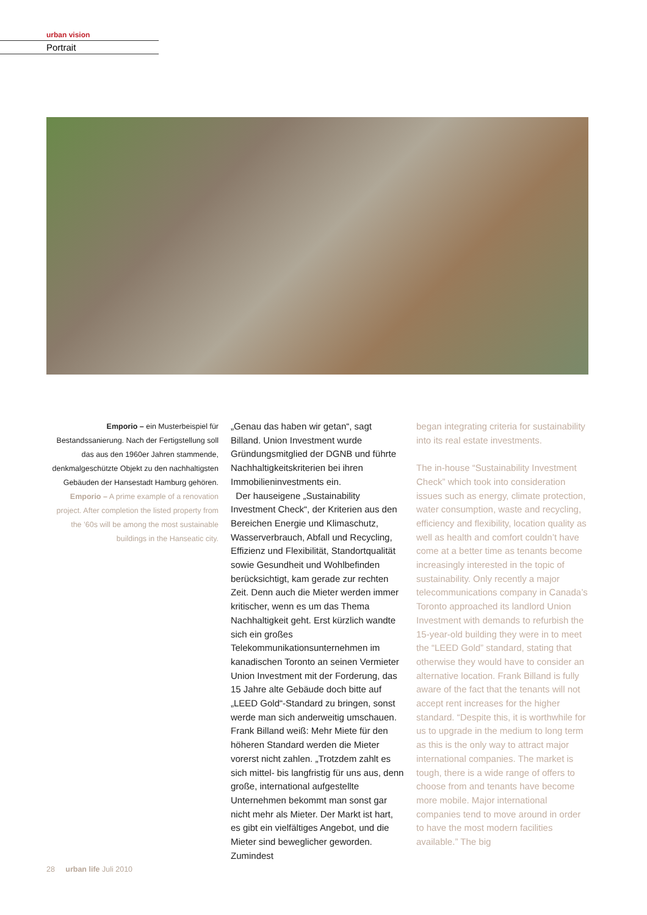urban vision
Portrait
Emporio – ein Musterbeispiel für Bestandssanierung. Nach der Fertigstellung soll das aus den 1960er Jahren stammende, denkmalgeschützte Objekt zu den nachhaltigsten Gebäuden der Hansestadt Hamburg gehören.
Emporio – A prime example of a renovation project. After completion the listed property from the ’60s will be among the most sustainable buildings in the Hanseatic city.
„Genau das haben wir getan“, sagt Billand. Union Investment wurde Gründungsmitglied der DGNB und führte Nachhaltigkeitskriterien bei ihren Immobilieninvestments ein.
Der hauseigene „Sustainability Investment Check“, der Kriterien aus den Bereichen Energie und Klimaschutz, Wasserverbrauch, Abfall und Recycling, Effizienz und Flexibilität, Standortqualität sowie Gesundheit und Wohlbefinden berücksichtigt, kam gerade zur rechten Zeit. Denn auch die Mieter werden immer kritischer, wenn es um das Thema Nachhaltigkeit geht. Erst kürzlich wandte sich ein großes Telekommunikationsunternehmen im kanadischen Toronto an seinen Vermieter Union Investment mit der Forderung, das 15 Jahre alte Gebäude doch bitte auf „LEED Gold“-Standard zu bringen, sonst werde man sich anderweitig umschauen. Frank Billand weiß: Mehr Miete für den höheren Standard werden die Mieter vorerst nicht zahlen. „Trotzdem zahlt es sich mittel- bis langfristig für uns aus, denn große, international aufgestellte Unternehmen bekommt man sonst gar nicht mehr als Mieter. Der Markt ist hart, es gibt ein vielfältiges Angebot, und die Mieter sind beweglicher geworden. Zumindest
began integrating criteria for sustainability into its real estate investments.
The in-house “Sustainability Investment Check” which took into consideration issues such as energy, climate protection, water consumption, waste and recycling, efficiency and flexibility, location quality as well as health and comfort couldn’t have come at a better time as tenants become increasingly interested in the topic of sustainability. Only recently a major telecommunications company in Canada’s Toronto approached its landlord Union Investment with demands to refurbish the 15-year-old building they were in to meet the “LEED Gold” standard, stating that otherwise they would have to consider an alternative location. Frank Billand is fully aware of the fact that the tenants will not accept rent increases for the higher standard. “Despite this, it is worthwhile for us to upgrade in the medium to long term as this is the only way to attract major international companies. The market is tough, there is a wide range of offers to choose from and tenants have become more mobile. Major international companies tend to move around in order to have the most modern facilities available.” The big
28 urban life Juli 2010